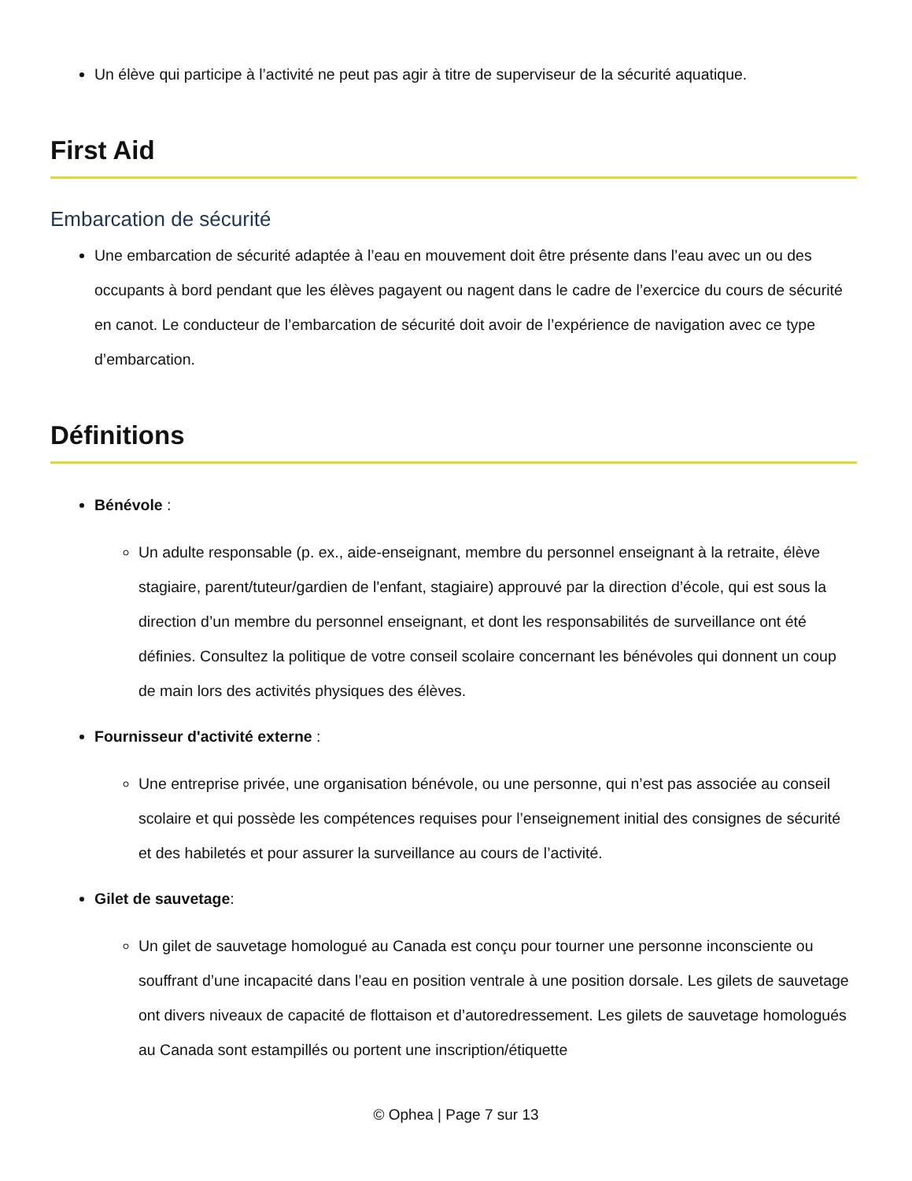Un élève qui participe à l’activité ne peut pas agir à titre de superviseur de la sécurité aquatique.
First Aid
Embarcation de sécurité
Une embarcation de sécurité adaptée à l’eau en mouvement doit être présente dans l’eau avec un ou des occupants à bord pendant que les élèves pagayent ou nagent dans le cadre de l’exercice du cours de sécurité en canot. Le conducteur de l’embarcation de sécurité doit avoir de l’expérience de navigation avec ce type d’embarcation.
Définitions
Bénévole :
Un adulte responsable (p. ex., aide-enseignant, membre du personnel enseignant à la retraite, élève stagiaire, parent/tuteur/gardien de l'enfant, stagiaire) approuvé par la direction d’école, qui est sous la direction d’un membre du personnel enseignant, et dont les responsabilités de surveillance ont été définies. Consultez la politique de votre conseil scolaire concernant les bénévoles qui donnent un coup de main lors des activités physiques des élèves.
Fournisseur d'activité externe :
Une entreprise privée, une organisation bénévole, ou une personne, qui n’est pas associée au conseil scolaire et qui possède les compétences requises pour l’enseignement initial des consignes de sécurité et des habiletés et pour assurer la surveillance au cours de l’activité.
Gilet de sauvetage:
Un gilet de sauvetage homologué au Canada est conçu pour tourner une personne inconsciente ou souffrant d’une incapacité dans l’eau en position ventrale à une position dorsale. Les gilets de sauvetage ont divers niveaux de capacité de flottaison et d’autoredressement. Les gilets de sauvetage homologués au Canada sont estampillés ou portent une inscription/étiquette
© Ophea | Page 7 sur 13